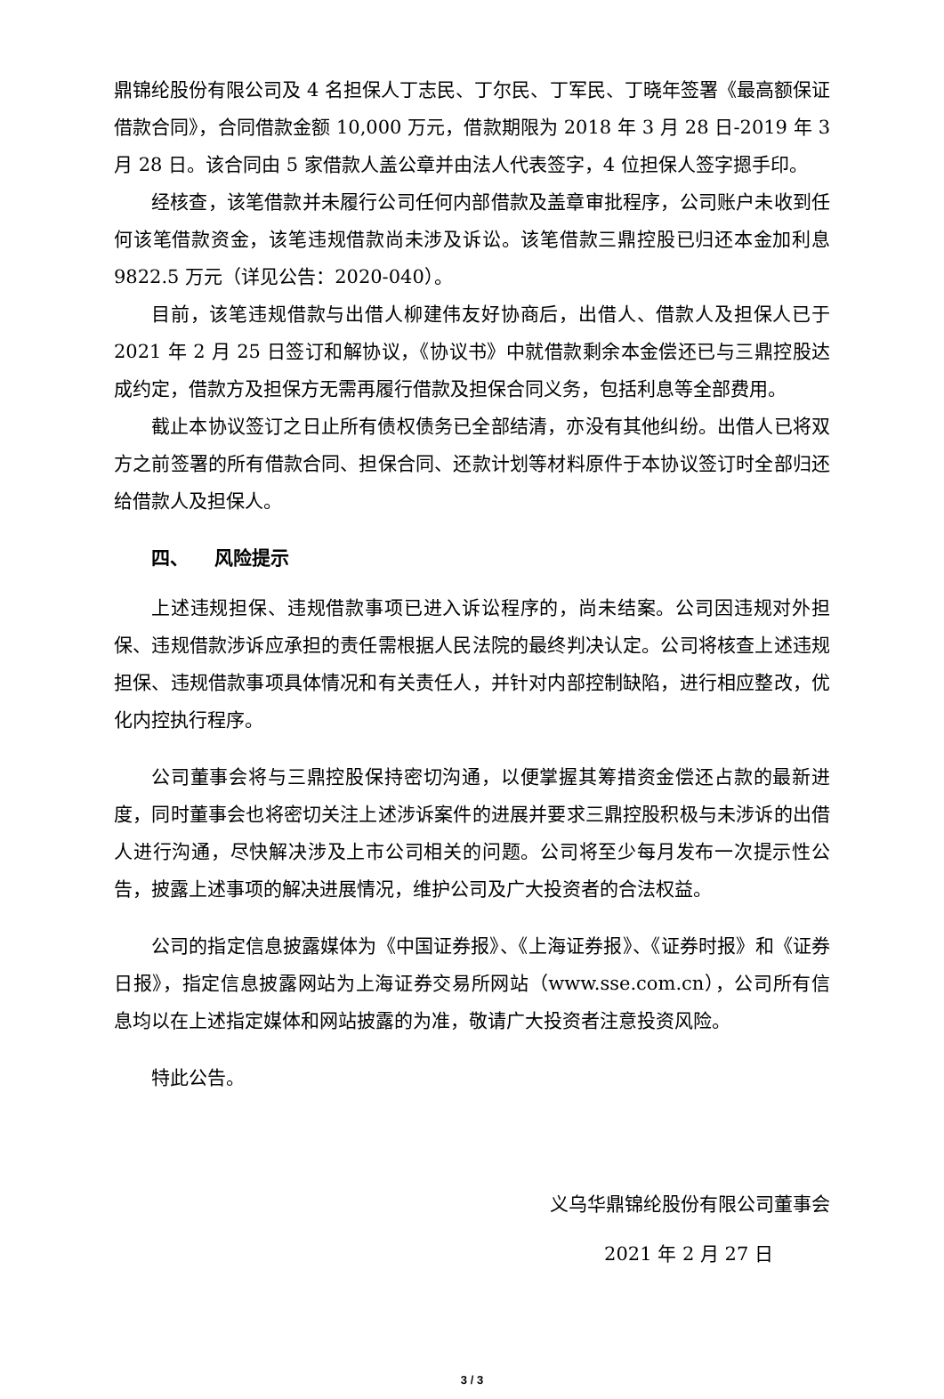鼎锦纶股份有限公司及 4 名担保人丁志民、丁尔民、丁军民、丁晓年签署《最高额保证借款合同》，合同借款金额 10,000 万元，借款期限为 2018 年 3 月 28 日-2019 年 3 月 28 日。该合同由 5 家借款人盖公章并由法人代表签字，4 位担保人签字摁手印。
经核查，该笔借款并未履行公司任何内部借款及盖章审批程序，公司账户未收到任何该笔借款资金，该笔违规借款尚未涉及诉讼。该笔借款三鼎控股已归还本金加利息9822.5 万元（详见公告：2020-040）。
目前，该笔违规借款与出借人柳建伟友好协商后，出借人、借款人及担保人已于 2021 年 2 月 25 日签订和解协议，《协议书》中就借款剩余本金偿还已与三鼎控股达成约定，借款方及担保方无需再履行借款及担保合同义务，包括利息等全部费用。
截止本协议签订之日止所有债权债务已全部结清，亦没有其他纠纷。出借人已将双方之前签署的所有借款合同、担保合同、还款计划等材料原件于本协议签订时全部归还给借款人及担保人。
四、 风险提示
上述违规担保、违规借款事项已进入诉讼程序的，尚未结案。公司因违规对外担保、违规借款涉诉应承担的责任需根据人民法院的最终判决认定。公司将核查上述违规担保、违规借款事项具体情况和有关责任人，并针对内部控制缺陷，进行相应整改，优化内控执行程序。
公司董事会将与三鼎控股保持密切沟通，以便掌握其筹措资金偿还占款的最新进度，同时董事会也将密切关注上述涉诉案件的进展并要求三鼎控股积极与未涉诉的出借人进行沟通，尽快解决涉及上市公司相关的问题。公司将至少每月发布一次提示性公告，披露上述事项的解决进展情况，维护公司及广大投资者的合法权益。
公司的指定信息披露媒体为《中国证券报》、《上海证券报》、《证券时报》和《证券日报》，指定信息披露网站为上海证券交易所网站（www.sse.com.cn），公司所有信息均以在上述指定媒体和网站披露的为准，敬请广大投资者注意投资风险。
特此公告。
义乌华鼎锦纶股份有限公司董事会
2021 年 2 月 27 日
3 / 3